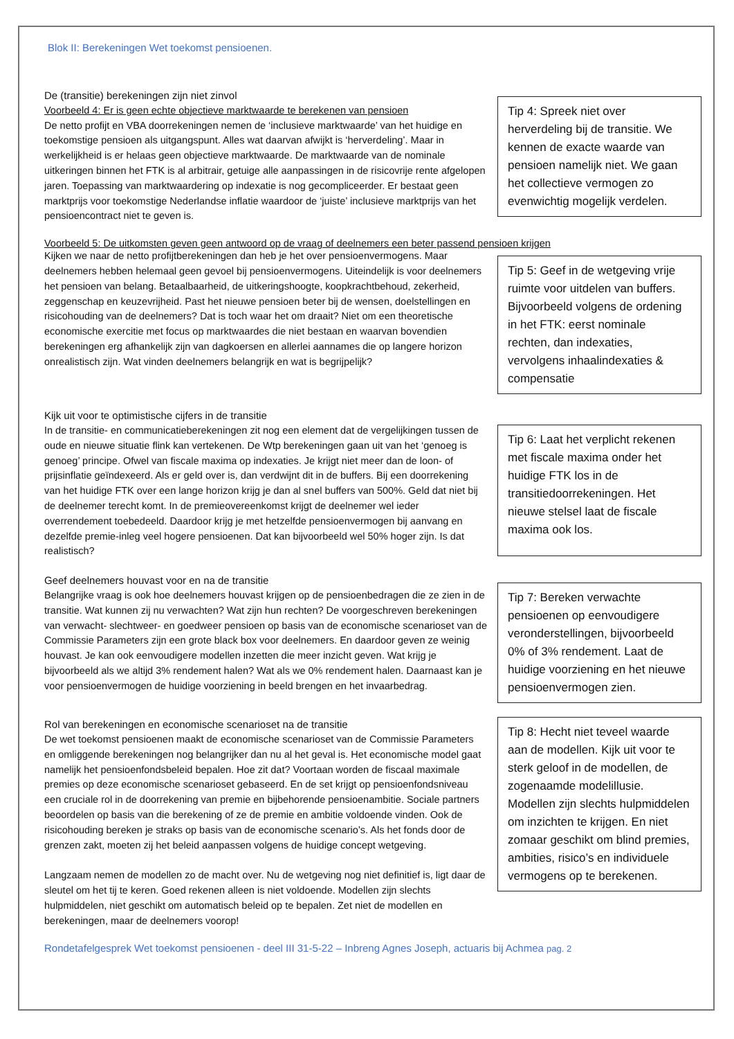Blok II: Berekeningen Wet toekomst pensioenen.
De (transitie) berekeningen zijn niet zinvol
Voorbeeld 4: Er is geen echte objectieve marktwaarde te berekenen van pensioen
De netto profijt en VBA doorrekeningen nemen de ‘inclusieve marktwaarde’ van het huidige en toekomstige pensioen als uitgangspunt. Alles wat daarvan afwijkt is ‘herverdeling’. Maar in werkelijkheid is er helaas geen objectieve marktwaarde. De marktwaarde van de nominale uitkeringen binnen het FTK is al arbitrair, getuige alle aanpassingen in de risicovrije rente afgelopen jaren. Toepassing van marktwaardering op indexatie is nog gecompliceerder. Er bestaat geen marktprijs voor toekomstige Nederlandse inflatie waardoor de ‘juiste’ inclusieve marktprijs van het pensioencontract niet te geven is.
Tip 4: Spreek niet over herverdeling bij de transitie. We kennen de exacte waarde van pensioen namelijk niet. We gaan het collectieve vermogen zo evenwichtig mogelijk verdelen.
Voorbeeld 5: De uitkomsten geven geen antwoord op de vraag of deelnemers een beter passend pensioen krijgen
Kijken we naar de netto profijtberekeningen dan heb je het over pensioenvermogens. Maar deelnemers hebben helemaal geen gevoel bij pensioenvermogens. Uiteindelijk is voor deelnemers het pensioen van belang. Betaalbaarheid, de uitkeringshoogte, koopkrachtbehoud, zekerheid, zeggenschap en keuzevrijheid. Past het nieuwe pensioen beter bij de wensen, doelstellingen en risicohouding van de deelnemers? Dat is toch waar het om draait? Niet om een theoretische economische exercitie met focus op marktwaardes die niet bestaan en waarvan bovendien berekeningen erg afhankelijk zijn van dagkoersen en allerlei aannames die op langere horizon onrealistisch zijn. Wat vinden deelnemers belangrijk en wat is begrijpelijk?
Tip 5: Geef in de wetgeving vrije ruimte voor uitdelen van buffers. Bijvoorbeeld volgens de ordening in het FTK: eerst nominale rechten, dan indexaties, vervolgens inhaalindexaties & compensatie
Kijk uit voor te optimistische cijfers in de transitie
In de transitie- en communicatieberekeningen zit nog een element dat de vergelijkingen tussen de oude en nieuwe situatie flink kan vertekenen. De Wtp berekeningen gaan uit van het ‘genoeg is genoeg’ principe. Ofwel van fiscale maxima op indexaties. Je krijgt niet meer dan de loon- of prijsinflatie geïndexeerd. Als er geld over is, dan verdwijnt dit in de buffers. Bij een doorrekening van het huidige FTK over een lange horizon krijg je dan al snel buffers van 500%. Geld dat niet bij de deelnemer terecht komt. In de premieovereenkomst krijgt de deelnemer wel ieder overrendement toebedeeld. Daardoor krijg je met hetzelfde pensioenvermogen bij aanvang en dezelfde premie-inleg veel hogere pensioenen. Dat kan bijvoorbeeld wel 50% hoger zijn. Is dat realistisch?
Tip 6: Laat het verplicht rekenen met fiscale maxima onder het huidige FTK los in de transitiedoorrekeningen. Het nieuwe stelsel laat de fiscale maxima ook los.
Geef deelnemers houvast voor en na de transitie
Belangrijke vraag is ook hoe deelnemers houvast krijgen op de pensioenbedragen die ze zien in de transitie. Wat kunnen zij nu verwachten? Wat zijn hun rechten? De voorgeschreven berekeningen van verwacht- slechtweer- en goedweer pensioen op basis van de economische scenarioset van de Commissie Parameters zijn een grote black box voor deelnemers. En daardoor geven ze weinig houvast. Je kan ook eenvoudigere modellen inzetten die meer inzicht geven. Wat krijg je bijvoorbeeld als we altijd 3% rendement halen? Wat als we 0% rendement halen. Daarnaast kan je voor pensioenvermogen de huidige voorziening in beeld brengen en het invaarbedrag.
Tip 7: Bereken verwachte pensioenen op eenvoudigere veronderstellingen, bijvoorbeeld 0% of 3% rendement. Laat de huidige voorziening en het nieuwe pensioenvermogen zien.
Rol van berekeningen en economische scenarioset na de transitie
De wet toekomst pensioenen maakt de economische scenarioset van de Commissie Parameters en omliggende berekeningen nog belangrijker dan nu al het geval is. Het economische model gaat namelijk het pensioenfondsbeleid bepalen. Hoe zit dat? Voortaan worden de fiscaal maximale premies op deze economische scenarioset gebaseerd. En de set krijgt op pensioenfondsniveau een cruciale rol in de doorrekening van premie en bijbehorende pensioenambitie. Sociale partners beoordelen op basis van die berekening of ze de premie en ambitie voldoende vinden. Ook de risicohouding bereken je straks op basis van de economische scenario’s. Als het fonds door de grenzen zakt, moeten zij het beleid aanpassen volgens de huidige concept wetgeving.
Langzaam nemen de modellen zo de macht over. Nu de wetgeving nog niet definitief is, ligt daar de sleutel om het tij te keren. Goed rekenen alleen is niet voldoende. Modellen zijn slechts hulpmiddelen, niet geschikt om automatisch beleid op te bepalen. Zet niet de modellen en berekeningen, maar de deelnemers voorop!
Tip 8: Hecht niet teveel waarde aan de modellen. Kijk uit voor te sterk geloof in de modellen, de zogenaamde modelillusie. Modellen zijn slechts hulpmiddelen om inzichten te krijgen. En niet zomaar geschikt om blind premies, ambities, risico’s en individuele vermogens op te berekenen.
Rondetafelgesprek Wet toekomst pensioenen - deel III 31-5-22 – Inbreng Agnes Joseph, actuaris bij Achmea pag. 2